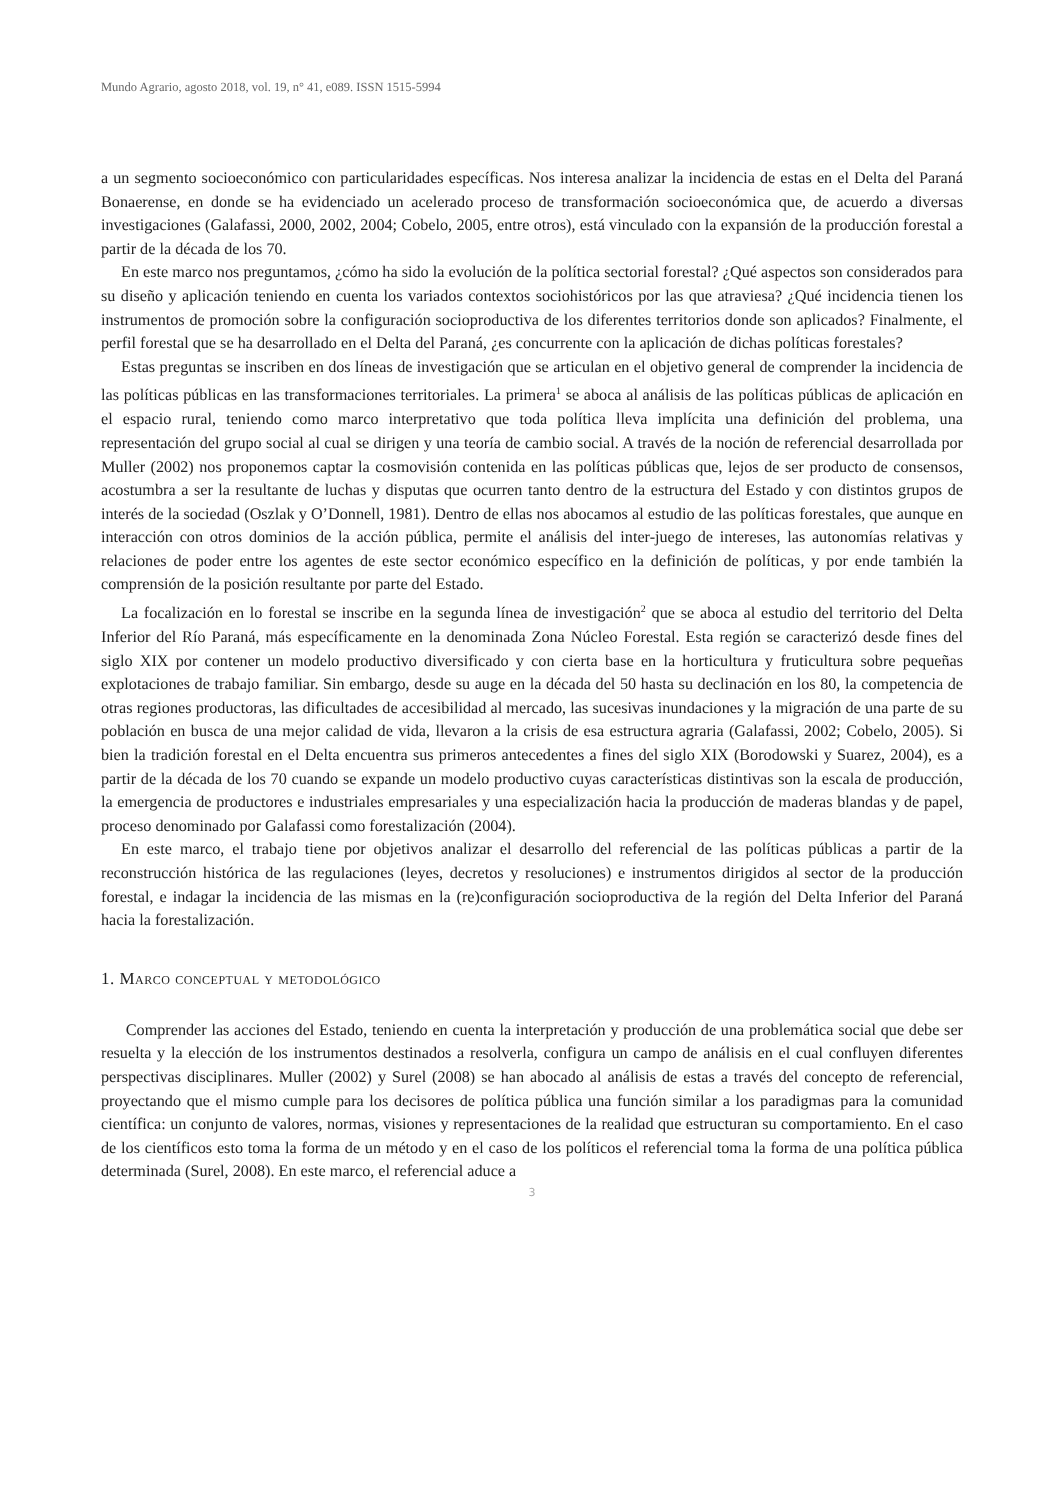Mundo Agrario, agosto 2018, vol. 19, n° 41, e089. ISSN 1515-5994
a un segmento socioeconómico con particularidades específicas. Nos interesa analizar la incidencia de estas en el Delta del Paraná Bonaerense, en donde se ha evidenciado un acelerado proceso de transformación socioeconómica que, de acuerdo a diversas investigaciones (Galafassi, 2000, 2002, 2004; Cobelo, 2005, entre otros), está vinculado con la expansión de la producción forestal a partir de la década de los 70.
En este marco nos preguntamos, ¿cómo ha sido la evolución de la política sectorial forestal? ¿Qué aspectos son considerados para su diseño y aplicación teniendo en cuenta los variados contextos sociohistóricos por las que atraviesa? ¿Qué incidencia tienen los instrumentos de promoción sobre la configuración socioproductiva de los diferentes territorios donde son aplicados? Finalmente, el perfil forestal que se ha desarrollado en el Delta del Paraná, ¿es concurrente con la aplicación de dichas políticas forestales?
Estas preguntas se inscriben en dos líneas de investigación que se articulan en el objetivo general de comprender la incidencia de las políticas públicas en las transformaciones territoriales. La primera<sup>1</sup> se aboca al análisis de las políticas públicas de aplicación en el espacio rural, teniendo como marco interpretativo que toda política lleva implícita una definición del problema, una representación del grupo social al cual se dirigen y una teoría de cambio social. A través de la noción de referencial desarrollada por Muller (2002) nos proponemos captar la cosmovisión contenida en las políticas públicas que, lejos de ser producto de consensos, acostumbra a ser la resultante de luchas y disputas que ocurren tanto dentro de la estructura del Estado y con distintos grupos de interés de la sociedad (Oszlak y O’Donnell, 1981). Dentro de ellas nos abocamos al estudio de las políticas forestales, que aunque en interacción con otros dominios de la acción pública, permite el análisis del inter-juego de intereses, las autonomías relativas y relaciones de poder entre los agentes de este sector económico específico en la definición de políticas, y por ende también la comprensión de la posición resultante por parte del Estado.
La focalización en lo forestal se inscribe en la segunda línea de investigación<sup>2</sup> que se aboca al estudio del territorio del Delta Inferior del Río Paraná, más específicamente en la denominada Zona Núcleo Forestal. Esta región se caracterizó desde fines del siglo XIX por contener un modelo productivo diversificado y con cierta base en la horticultura y fruticultura sobre pequeñas explotaciones de trabajo familiar. Sin embargo, desde su auge en la década del 50 hasta su declinación en los 80, la competencia de otras regiones productoras, las dificultades de accesibilidad al mercado, las sucesivas inundaciones y la migración de una parte de su población en busca de una mejor calidad de vida, llevaron a la crisis de esa estructura agraria (Galafassi, 2002; Cobelo, 2005). Si bien la tradición forestal en el Delta encuentra sus primeros antecedentes a fines del siglo XIX (Borodowski y Suarez, 2004), es a partir de la década de los 70 cuando se expande un modelo productivo cuyas características distintivas son la escala de producción, la emergencia de productores e industriales empresariales y una especialización hacia la producción de maderas blandas y de papel, proceso denominado por Galafassi como forestalización (2004).
En este marco, el trabajo tiene por objetivos analizar el desarrollo del referencial de las políticas públicas a partir de la reconstrucción histórica de las regulaciones (leyes, decretos y resoluciones) e instrumentos dirigidos al sector de la producción forestal, e indagar la incidencia de las mismas en la (re)configuración socioproductiva de la región del Delta Inferior del Paraná hacia la forestalización.
1. Marco conceptual y metodológico
Comprender las acciones del Estado, teniendo en cuenta la interpretación y producción de una problemática social que debe ser resuelta y la elección de los instrumentos destinados a resolverla, configura un campo de análisis en el cual confluyen diferentes perspectivas disciplinares. Muller (2002) y Surel (2008) se han abocado al análisis de estas a través del concepto de referencial, proyectando que el mismo cumple para los decisores de política pública una función similar a los paradigmas para la comunidad científica: un conjunto de valores, normas, visiones y representaciones de la realidad que estructuran su comportamiento. En el caso de los científicos esto toma la forma de un método y en el caso de los políticos el referencial toma la forma de una política pública determinada (Surel, 2008). En este marco, el referencial aduce a
3